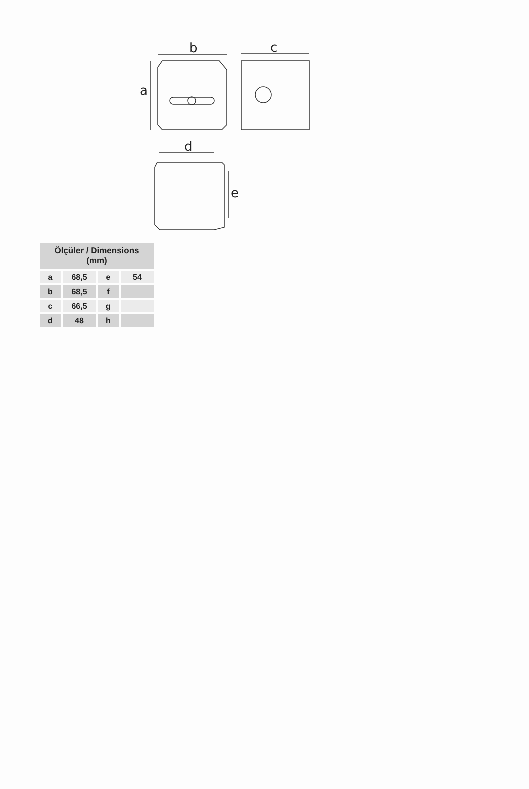b
a
c
d
e
| Ölçüler / Dimensions (mm) | | | |
| --- | --- | --- | --- |
| a | 68,5 | e | 54 |
| b | 68,5 | f | |
| c | 66,5 | g | |
| d | 48 | h | |